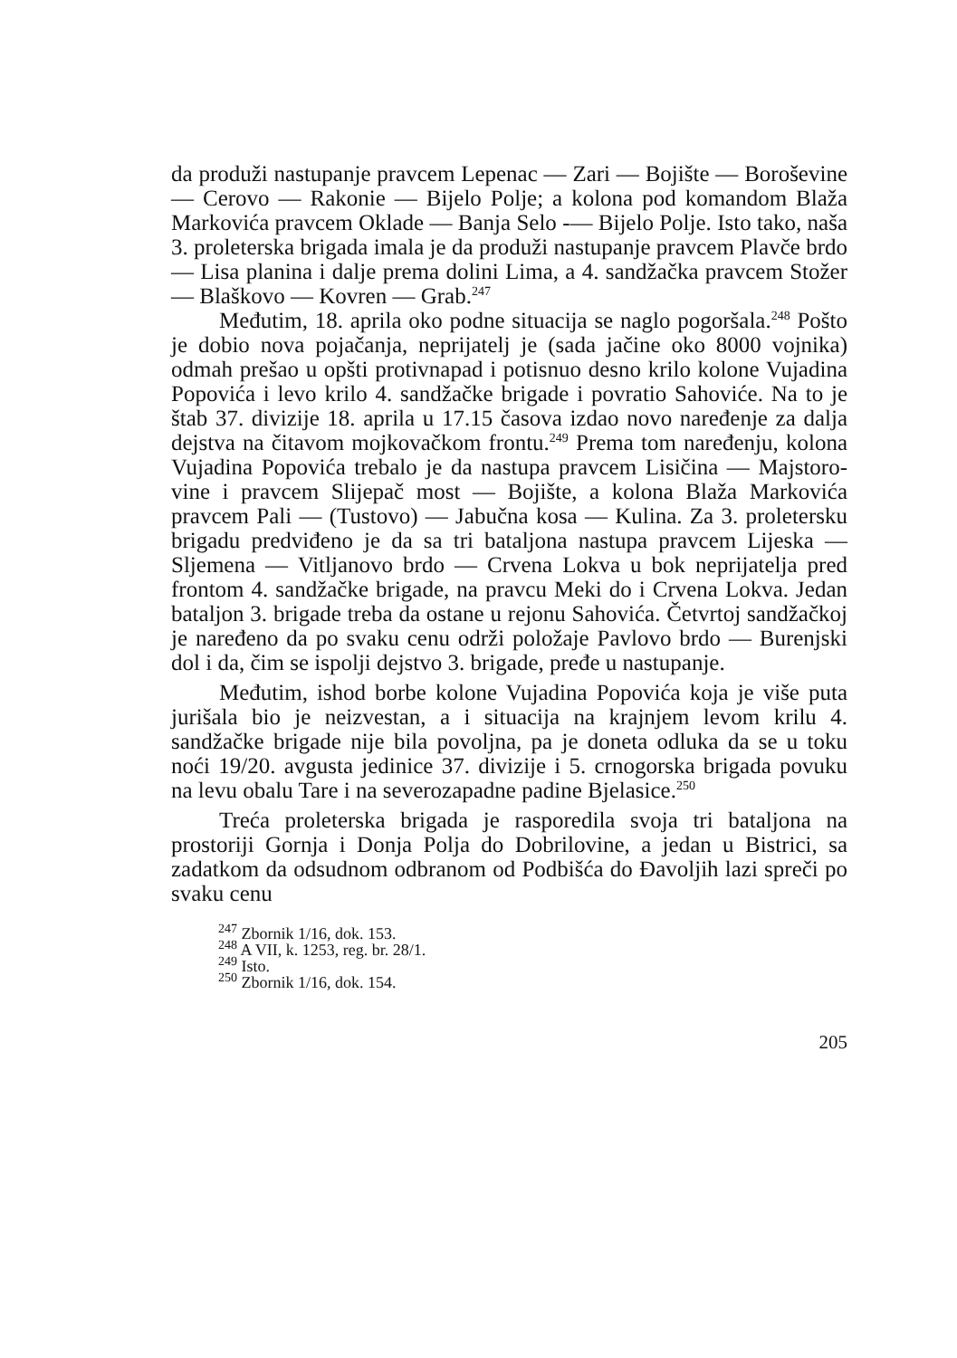da produži nastupanje pravcem Lepenac — Zari — Bo­jište — Boroševine — Cerovo — Rakonie — Bijelo Polje; a kolona pod komandom Blaža Markovića pravcem Okla­de — Banja Selo -— Bijelo Polje. Isto tako, naša 3. pro­leterska brigada imala je da produži nastupanje pravcem Plavče brdo — Lisa planina i dalje prema dolini Lima, a 4. sandžačka pravcem Stožer — Blaškovo — Kovren — Grab.<sup>247</sup>
Međutim, 18. aprila oko podne situacija se naglo po­goršala.<sup>248</sup> Pošto je dobio nova pojačanja, neprijatelj je (sada jačine oko 8000 vojnika) odmah prešao u opšti pro­tivnapad i potisnuo desno krilo kolone Vujadina Popovi­ća i levo krilo 4. sandžačke brigade i povratio Sahoviće. Na to je štab 37. divizije 18. aprila u 17.15 časova izdao novo naređenje za dalja dejstva na čitavom mojkovačkom frontu.<sup>249</sup> Prema tom naređenju, kolona Vujadina Popo­vića trebalo je da nastupa pravcem Lisičina — Majstoro­vine i pravcem Slijepač most — Bojište, a kolona Blaža Markovića pravcem Pali — (Tustovo) — Jabučna kosa — Kulina. Za 3. proletersku brigadu predviđeno je da sa tri bataljona nastupa pravcem Lijeska — Sljemena — Vit­ljanovo brdo — Crvena Lokva u bok neprijatelja pred frontom 4. sandžačke brigade, na pravcu Meki do i Crve­na Lokva. Jedan bataljon 3. brigade treba da ostane u re­jonu Sahovića. Četvrtoj sandžačkoj je naređeno da po svaku cenu održi položaje Pavlovo brdo — Burenjski dol i da, čim se ispolji dejstvo 3. brigade, pređe u nastupanje.
Međutim, ishod borbe kolone Vujadina Popovića koja je više puta jurišala bio je neizvestan, a i situacija na krajnjem levom krilu 4. sandžačke brigade nije bila po­voljna, pa je doneta odluka da se u toku noći 19/20. avgu­sta jedinice 37. divizije i 5. crnogorska brigada povuku na levu obalu Tare i na severozapadne padine Bjelasice.<sup>250</sup>
Treća proleterska brigada je rasporedila svoja tri bataljona na prostoriji Gornja i Donja Polja do Dobrilo­vine, a jedan u Bistrici, sa zadatkom da odsudnom odbra­nom od Podbišća do Đavoljih lazi spreči po svaku cenu
<sup>247</sup> Zbornik 1/16, dok. 153.
<sup>248</sup> A VII, k. 1253, reg. br. 28/1.
<sup>249</sup> Isto.
<sup>250</sup> Zbornik 1/16, dok. 154.
205